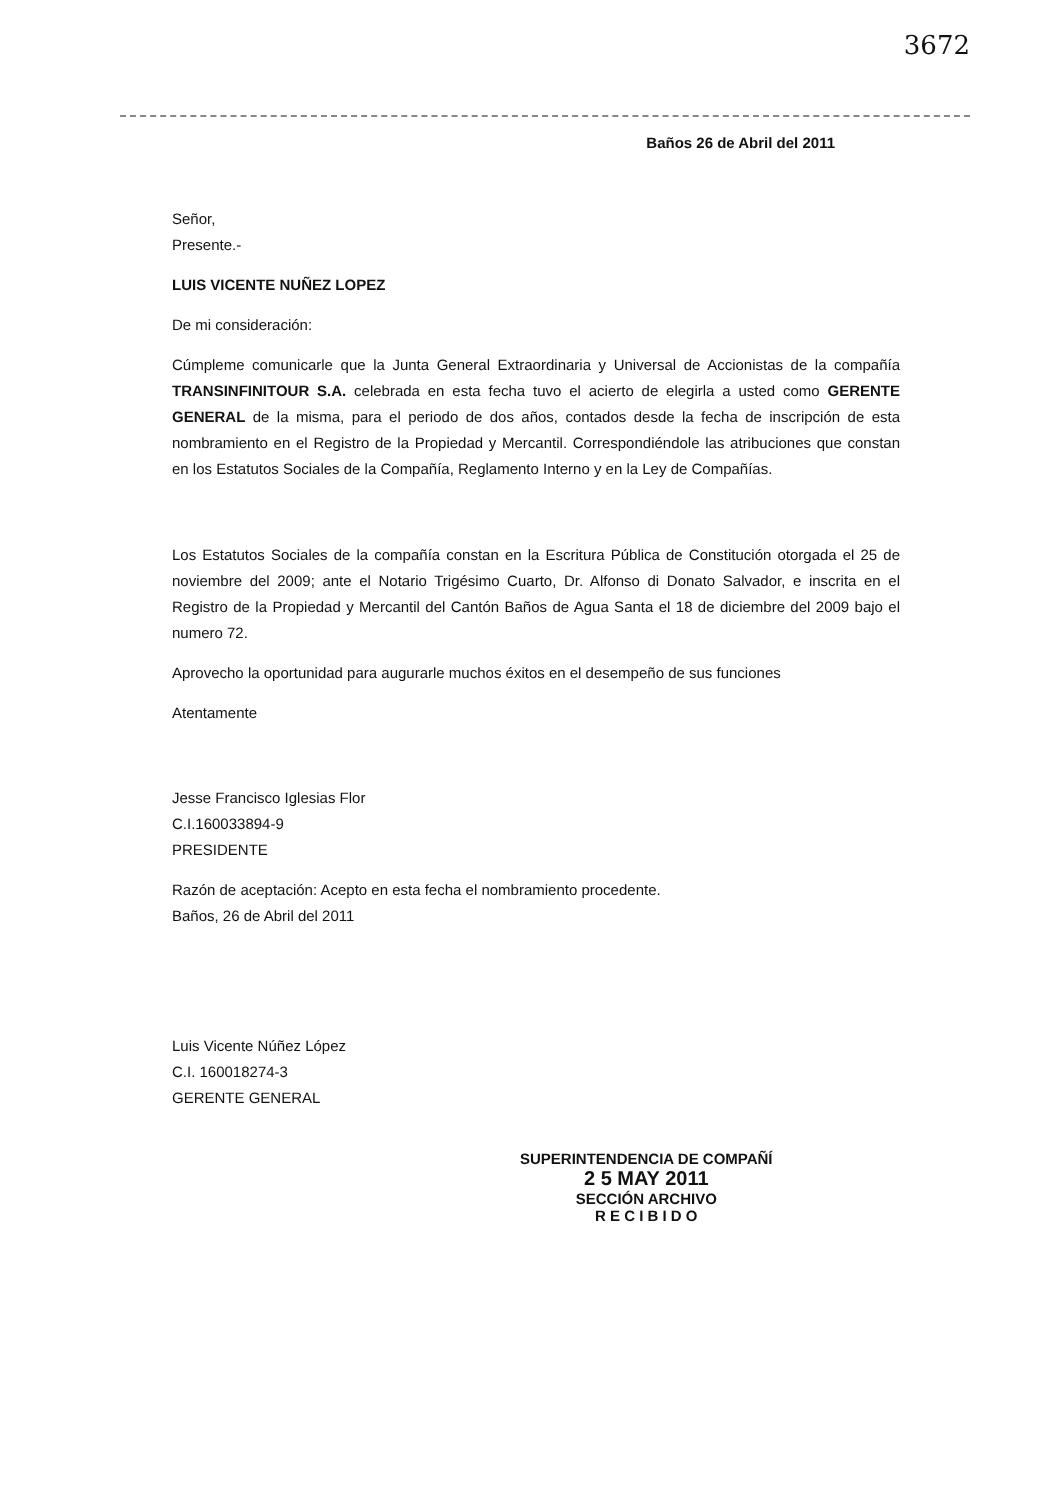3672
Baños 26 de Abril del 2011
Señor,
Presente.-
LUIS VICENTE NUÑEZ LOPEZ
De mi consideración:
Cúmpleme comunicarle que la Junta General Extraordinaria y Universal de Accionistas de la compañía TRANSINFINITOUR S.A. celebrada en esta fecha tuvo el acierto de elegirla a usted como GERENTE GENERAL de la misma, para el periodo de dos años, contados desde la fecha de inscripción de esta nombramiento en el Registro de la Propiedad y Mercantil. Correspondiéndole las atribuciones que constan en los Estatutos Sociales de la Compañía, Reglamento Interno y en la Ley de Compañías.
Los Estatutos Sociales de la compañía constan en la Escritura Pública de Constitución otorgada el 25 de noviembre del 2009; ante el Notario Trigésimo Cuarto, Dr. Alfonso di Donato Salvador, e inscrita en el Registro de la Propiedad y Mercantil del Cantón Baños de Agua Santa el 18 de diciembre del 2009 bajo el numero 72.
Aprovecho la oportunidad para augurarle muchos éxitos en el desempeño de sus funciones
Atentamente
Jesse Francisco Iglesias Flor
C.I.160033894-9
PRESIDENTE
Razón de aceptación: Acepto en esta fecha el nombramiento procedente.
Baños, 26 de Abril del 2011
Luis Vicente Núñez López
C.I. 160018274-3
GERENTE GENERAL
SUPERINTENDENCIA DE COMPAÑÍ
2 5 MAY 2011
SECCIÓN ARCHIVO
R E C I B I D O